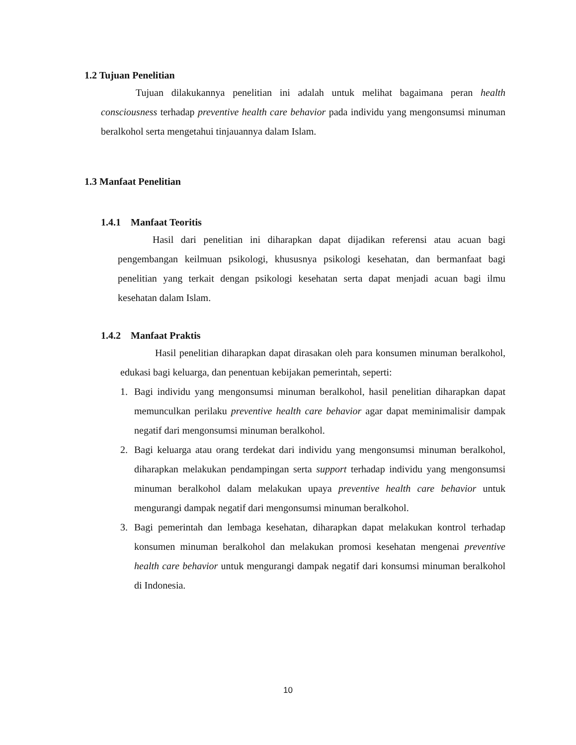1.2 Tujuan Penelitian
Tujuan dilakukannya penelitian ini adalah untuk melihat bagaimana peran health consciousness terhadap preventive health care behavior pada individu yang mengonsumsi minuman beralkohol serta mengetahui tinjauannya dalam Islam.
1.3 Manfaat Penelitian
1.4.1 Manfaat Teoritis
Hasil dari penelitian ini diharapkan dapat dijadikan referensi atau acuan bagi pengembangan keilmuan psikologi, khususnya psikologi kesehatan, dan bermanfaat bagi penelitian yang terkait dengan psikologi kesehatan serta dapat menjadi acuan bagi ilmu kesehatan dalam Islam.
1.4.2 Manfaat Praktis
Hasil penelitian diharapkan dapat dirasakan oleh para konsumen minuman beralkohol, edukasi bagi keluarga, dan penentuan kebijakan pemerintah, seperti:
1. Bagi individu yang mengonsumsi minuman beralkohol, hasil penelitian diharapkan dapat memunculkan perilaku preventive health care behavior agar dapat meminimalisir dampak negatif dari mengonsumsi minuman beralkohol.
2. Bagi keluarga atau orang terdekat dari individu yang mengonsumsi minuman beralkohol, diharapkan melakukan pendampingan serta support terhadap individu yang mengonsumsi minuman beralkohol dalam melakukan upaya preventive health care behavior untuk mengurangi dampak negatif dari mengonsumsi minuman beralkohol.
3. Bagi pemerintah dan lembaga kesehatan, diharapkan dapat melakukan kontrol terhadap konsumen minuman beralkohol dan melakukan promosi kesehatan mengenai preventive health care behavior untuk mengurangi dampak negatif dari konsumsi minuman beralkohol di Indonesia.
10